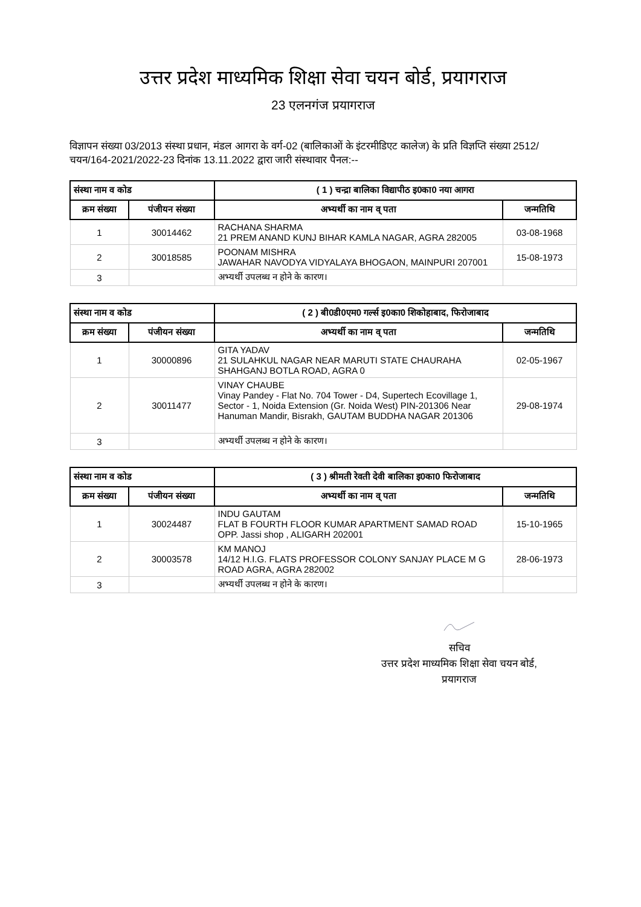उत्तर प्रदेश माध्यमिक शिक्षा सेवा चयन बोर्ड, प्रयागराज
23 एलनगंज प्रयागराज
विज्ञापन संख्या 03/2013 संस्था प्रधान, मंडल आगरा के वर्ग-02 (बालिकाओं के इंटरमीडिएट कालेज) के प्रति विज्ञप्ति संख्या 2512/चयन/164-2021/2022-23 दिनांक 13.11.2022 द्वारा जारी संस्थावार पैनल:--
| संस्था नाम व कोड | | ( 1 ) चन्द्रा बालिका विद्यापीठ इ0का0 नया आगरा | |
| --- | --- | --- | --- |
| क्रम संख्या | पंजीयन संख्या | अभ्यर्थी का नाम व् पता | जन्मतिथि |
| 1 | 30014462 | RACHANA SHARMA 21 PREM ANAND KUNJ BIHAR KAMLA NAGAR, AGRA 282005 | 03-08-1968 |
| 2 | 30018585 | POONAM MISHRA JAWAHAR NAVODYA VIDYALAYA BHOGAON, MAINPURI 207001 | 15-08-1973 |
| 3 | | अभ्यर्थी उपलब्ध न होने के कारण। | |
| संस्था नाम व कोड | | ( 2 ) बी0डी0एम0 गर्ल्स इ0का0 शिकोहाबाद, फिरोजाबाद | |
| --- | --- | --- | --- |
| क्रम संख्या | पंजीयन संख्या | अभ्यर्थी का नाम व् पता | जन्मतिथि |
| 1 | 30000896 | GITA YADAV 21 SULAHKUL NAGAR NEAR MARUTI STATE CHAURAHA SHAHGANJ BOTLA ROAD, AGRA 0 | 02-05-1967 |
| 2 | 30011477 | VINAY CHAUBE Vinay Pandey - Flat No. 704 Tower - D4, Supertech Ecovillage 1, Sector - 1, Noida Extension (Gr. Noida West) PIN-201306 Near Hanuman Mandir, Bisrakh, GAUTAM BUDDHA NAGAR 201306 | 29-08-1974 |
| 3 | | अभ्यर्थी उपलब्ध न होने के कारण। | |
| संस्था नाम व कोड | | ( 3 ) श्रीमती रेवती देवी बालिका इ0का0 फिरोजाबाद | |
| --- | --- | --- | --- |
| क्रम संख्या | पंजीयन संख्या | अभ्यर्थी का नाम व् पता | जन्मतिथि |
| 1 | 30024487 | INDU GAUTAM FLAT B FOURTH FLOOR KUMAR APARTMENT SAMAD ROAD OPP. Jassi shop , ALIGARH 202001 | 15-10-1965 |
| 2 | 30003578 | KM MANOJ 14/12 H.I.G. FLATS PROFESSOR COLONY SANJAY PLACE M G ROAD AGRA, AGRA 282002 | 28-06-1973 |
| 3 | | अभ्यर्थी उपलब्ध न होने के कारण। | |
सचिव
उत्तर प्रदेश माध्यमिक शिक्षा सेवा चयन बोर्ड,
प्रयागराज